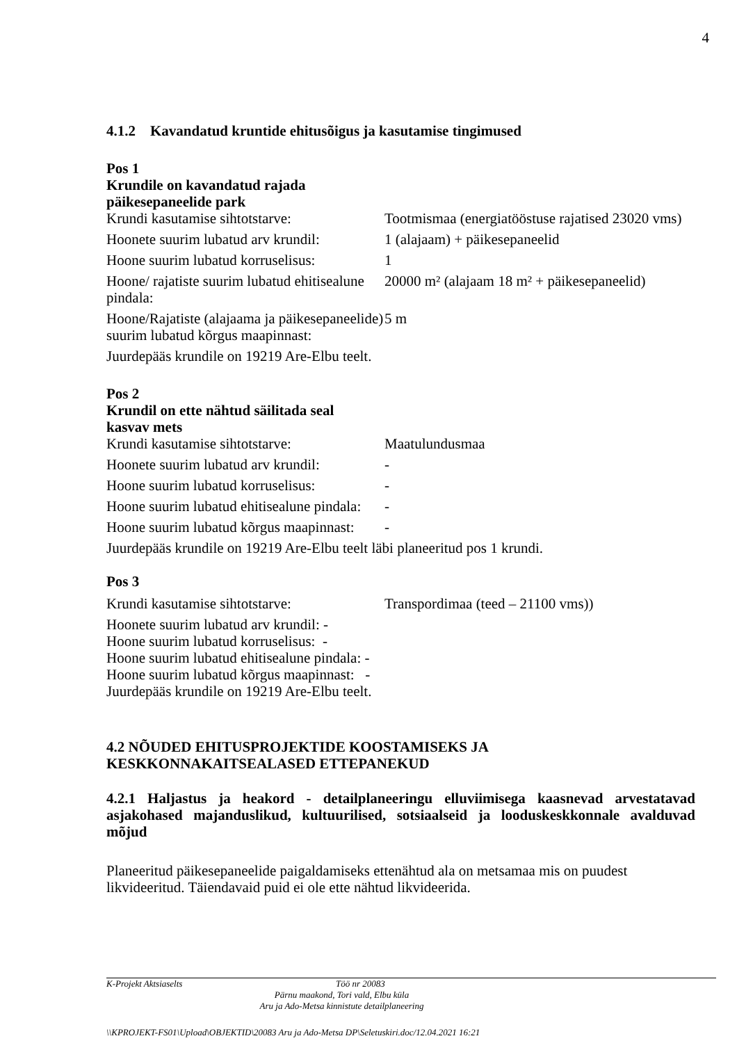4
4.1.2 Kavandatud kruntide ehitusõigus ja kasutamise tingimused
Pos 1
Krundile on kavandatud rajada
päikesepaneelide park
| Krundi kasutamise sihtotstarve: | Tootmismaa (energiatööstuse rajatised 23020 vms) |
| Hoonete suurim lubatud arv krundil: | 1 (alajaam) + päikesepaneelid |
| Hoone suurim lubatud korruselisus: | 1 |
| Hoone/ rajatiste suurim lubatud ehitisealune pindala: | 20000 m² (alajaam 18 m² + päikesepaneelid) |
| Hoone/Rajatiste (alajaama ja päikesepaneelide) suurim lubatud kõrgus maapinnast: | 5 m |
Juurdepääs krundile on 19219 Are-Elbu teelt.
Pos 2
Krundil on ette nähtud säilitada seal
kasvav mets
| Krundi kasutamise sihtotstarve: | Maatulundusmaa |
| Hoonete suurim lubatud arv krundil: | - |
| Hoone suurim lubatud korruselisus: | - |
| Hoone suurim lubatud ehitisealune pindala: | - |
| Hoone suurim lubatud kõrgus maapinnast: | - |
Juurdepääs krundile on 19219 Are-Elbu teelt läbi planeeritud pos 1 krundi.
Pos 3
| Krundi kasutamise sihtotstarve: | Transpordimaa (teed – 21100 vms)) |
Hoonete suurim lubatud arv krundil: -
Hoone suurim lubatud korruselisus: -
Hoone suurim lubatud ehitisealune pindala: -
Hoone suurim lubatud kõrgus maapinnast: -
Juurdepääs krundile on 19219 Are-Elbu teelt.
4.2 NÕUDED EHITUSPROJEKTIDE KOOSTAMISEKS JA KESKKONNAKAITSEALASED ETTEPANEKUD
4.2.1 Haljastus ja heakord - detailplaneeringu elluviimisega kaasnevad arvestatavad asjakohased majanduslikud, kultuurilised, sotsiaalseid ja looduskeskkonnale avalduvad mõjud
Planeeritud päikesepaneelide paigaldamiseks ettenähtud ala on metsamaa mis on puudest likvideeritud. Täiendavaid puid ei ole ette nähtud likvideerida.
K-Projekt Aktsiaselts Töö nr 20083
Pärnu maakond, Tori vald, Elbu küla
Aru ja Ado-Metsa kinnistute detailplaneering
\\KPROJEKT-FS01\Upload\OBJEKTID\20083 Aru ja Ado-Metsa DP\Seletuskiri.doc/12.04.2021 16:21